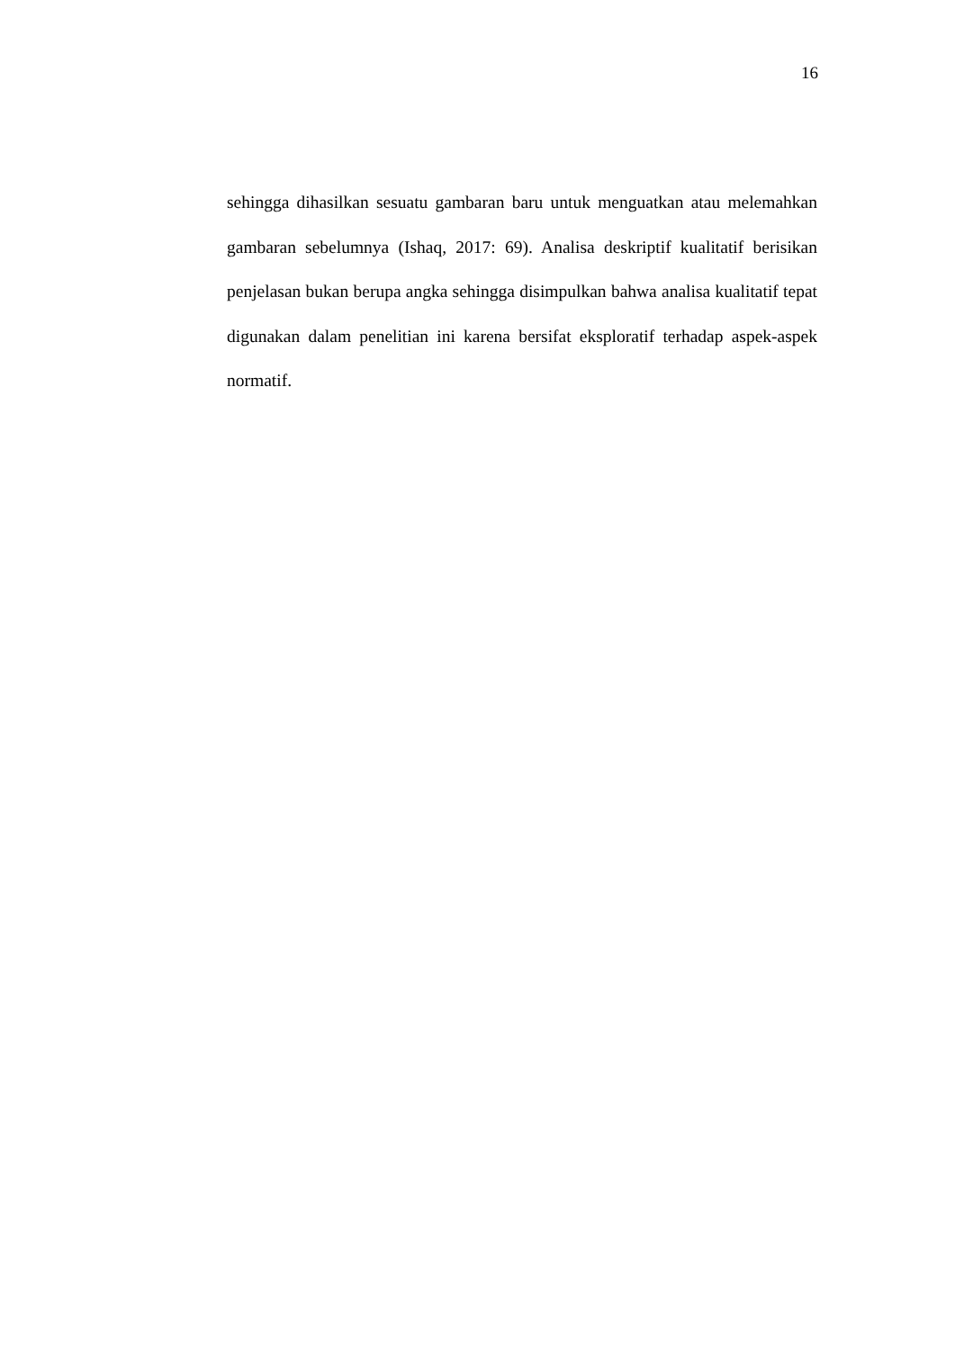16
sehingga dihasilkan sesuatu gambaran baru untuk menguatkan atau melemahkan gambaran sebelumnya (Ishaq, 2017: 69). Analisa deskriptif kualitatif berisikan penjelasan bukan berupa angka sehingga disimpulkan bahwa analisa kualitatif tepat digunakan dalam penelitian ini karena bersifat eksploratif terhadap aspek-aspek normatif.